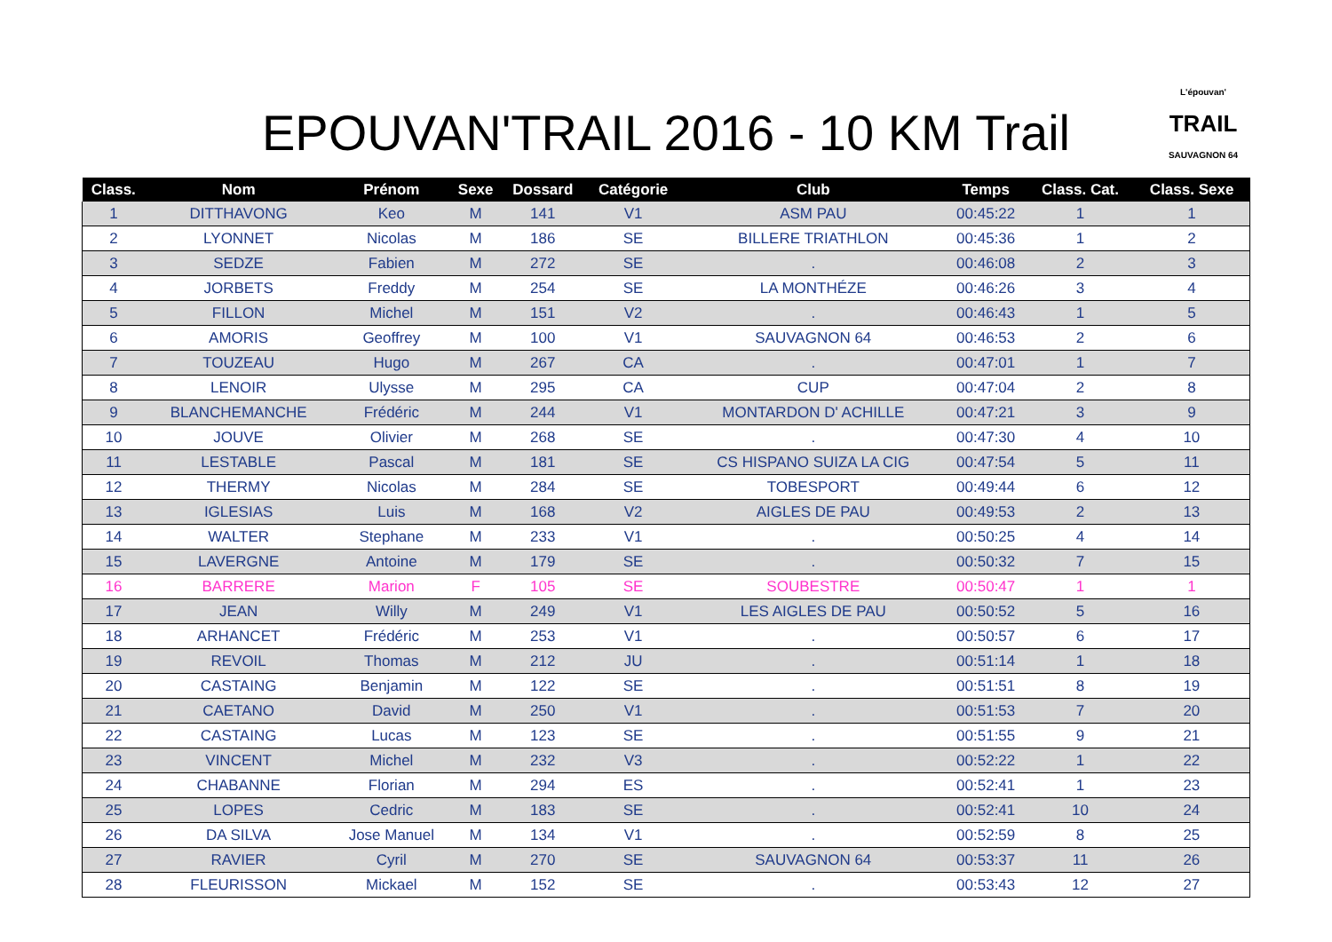EPOUVAN'TRAIL 2016 - 10 KM Trail
L'épouvan'
TRAIL
SAUVAGNON 64
| Class. | Nom | Prénom | Sexe | Dossard | Catégorie | Club | Temps | Class. Cat. | Class. Sexe |
| --- | --- | --- | --- | --- | --- | --- | --- | --- | --- |
| 1 | DITTHAVONG | Keo | M | 141 | V1 | ASM PAU | 00:45:22 | 1 | 1 |
| 2 | LYONNET | Nicolas | M | 186 | SE | BILLERE TRIATHLON | 00:45:36 | 1 | 2 |
| 3 | SEDZE | Fabien | M | 272 | SE | . | 00:46:08 | 2 | 3 |
| 4 | JORBETS | Freddy | M | 254 | SE | LA MONTHÉZE | 00:46:26 | 3 | 4 |
| 5 | FILLON | Michel | M | 151 | V2 | . | 00:46:43 | 1 | 5 |
| 6 | AMORIS | Geoffrey | M | 100 | V1 | SAUVAGNON 64 | 00:46:53 | 2 | 6 |
| 7 | TOUZEAU | Hugo | M | 267 | CA | . | 00:47:01 | 1 | 7 |
| 8 | LENOIR | Ulysse | M | 295 | CA | CUP | 00:47:04 | 2 | 8 |
| 9 | BLANCHEMANCHE | Frédéric | M | 244 | V1 | MONTARDON D' ACHILLE | 00:47:21 | 3 | 9 |
| 10 | JOUVE | Olivier | M | 268 | SE | . | 00:47:30 | 4 | 10 |
| 11 | LESTABLE | Pascal | M | 181 | SE | CS HISPANO SUIZA LA CIG | 00:47:54 | 5 | 11 |
| 12 | THERMY | Nicolas | M | 284 | SE | TOBESPORT | 00:49:44 | 6 | 12 |
| 13 | IGLESIAS | Luis | M | 168 | V2 | AIGLES DE PAU | 00:49:53 | 2 | 13 |
| 14 | WALTER | Stephane | M | 233 | V1 | . | 00:50:25 | 4 | 14 |
| 15 | LAVERGNE | Antoine | M | 179 | SE | . | 00:50:32 | 7 | 15 |
| 16 | BARRERE | Marion | F | 105 | SE | SOUBESTRE | 00:50:47 | 1 | 1 |
| 17 | JEAN | Willy | M | 249 | V1 | LES AIGLES DE PAU | 00:50:52 | 5 | 16 |
| 18 | ARHANCET | Frédéric | M | 253 | V1 | . | 00:50:57 | 6 | 17 |
| 19 | REVOIL | Thomas | M | 212 | JU | . | 00:51:14 | 1 | 18 |
| 20 | CASTAING | Benjamin | M | 122 | SE | . | 00:51:51 | 8 | 19 |
| 21 | CAETANO | David | M | 250 | V1 | . | 00:51:53 | 7 | 20 |
| 22 | CASTAING | Lucas | M | 123 | SE | . | 00:51:55 | 9 | 21 |
| 23 | VINCENT | Michel | M | 232 | V3 | . | 00:52:22 | 1 | 22 |
| 24 | CHABANNE | Florian | M | 294 | ES | . | 00:52:41 | 1 | 23 |
| 25 | LOPES | Cedric | M | 183 | SE | . | 00:52:41 | 10 | 24 |
| 26 | DA SILVA | Jose Manuel | M | 134 | V1 | . | 00:52:59 | 8 | 25 |
| 27 | RAVIER | Cyril | M | 270 | SE | SAUVAGNON 64 | 00:53:37 | 11 | 26 |
| 28 | FLEURISSON | Mickael | M | 152 | SE | . | 00:53:43 | 12 | 27 |